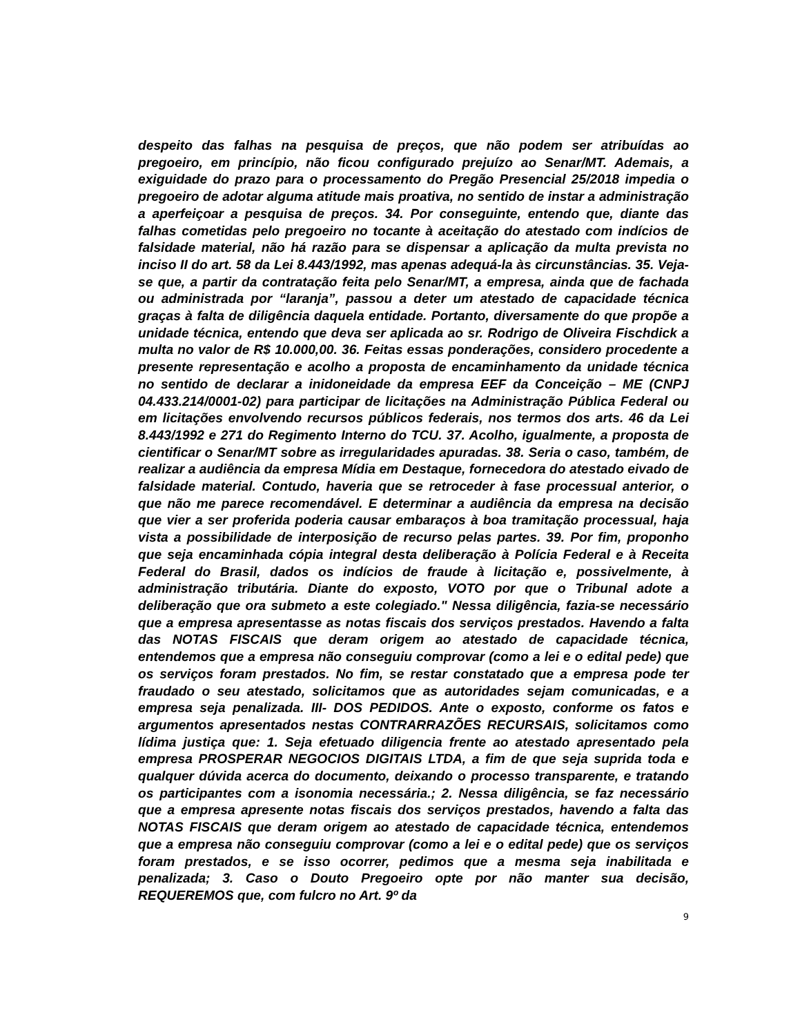despeito das falhas na pesquisa de preços, que não podem ser atribuídas ao pregoeiro, em princípio, não ficou configurado prejuízo ao Senar/MT. Ademais, a exiguidade do prazo para o processamento do Pregão Presencial 25/2018 impedia o pregoeiro de adotar alguma atitude mais proativa, no sentido de instar a administração a aperfeiçoar a pesquisa de preços. 34. Por conseguinte, entendo que, diante das falhas cometidas pelo pregoeiro no tocante à aceitação do atestado com indícios de falsidade material, não há razão para se dispensar a aplicação da multa prevista no inciso II do art. 58 da Lei 8.443/1992, mas apenas adequá-la às circunstâncias. 35. Veja-se que, a partir da contratação feita pelo Senar/MT, a empresa, ainda que de fachada ou administrada por “laranja”, passou a deter um atestado de capacidade técnica graças à falta de diligência daquela entidade. Portanto, diversamente do que propõe a unidade técnica, entendo que deva ser aplicada ao sr. Rodrigo de Oliveira Fischdick a multa no valor de R$ 10.000,00. 36. Feitas essas ponderações, considero procedente a presente representação e acolho a proposta de encaminhamento da unidade técnica no sentido de declarar a inidoneidade da empresa EEF da Conceição – ME (CNPJ 04.433.214/0001-02) para participar de licitações na Administração Pública Federal ou em licitações envolvendo recursos públicos federais, nos termos dos arts. 46 da Lei 8.443/1992 e 271 do Regimento Interno do TCU. 37. Acolho, igualmente, a proposta de cientificar o Senar/MT sobre as irregularidades apuradas. 38. Seria o caso, também, de realizar a audiência da empresa Mídia em Destaque, fornecedora do atestado eivado de falsidade material. Contudo, haveria que se retroceder à fase processual anterior, o que não me parece recomendável. E determinar a audiência da empresa na decisão que vier a ser proferida poderia causar embaraços à boa tramitação processual, haja vista a possibilidade de interposição de recurso pelas partes. 39. Por fim, proponho que seja encaminhada cópia integral desta deliberação à Polícia Federal e à Receita Federal do Brasil, dados os indícios de fraude à licitação e, possivelmente, à administração tributária. Diante do exposto, VOTO por que o Tribunal adote a deliberação que ora submeto a este colegiado." Nessa diligência, fazia-se necessário que a empresa apresentasse as notas fiscais dos serviços prestados. Havendo a falta das NOTAS FISCAIS que deram origem ao atestado de capacidade técnica, entendemos que a empresa não conseguiu comprovar (como a lei e o edital pede) que os serviços foram prestados. No fim, se restar constatado que a empresa pode ter fraudado o seu atestado, solicitamos que as autoridades sejam comunicadas, e a empresa seja penalizada. III- DOS PEDIDOS. Ante o exposto, conforme os fatos e argumentos apresentados nestas CONTRARRAZÕES RECURSAIS, solicitamos como lídima justiça que: 1. Seja efetuado diligencia frente ao atestado apresentado pela empresa PROSPERAR NEGOCIOS DIGITAIS LTDA, a fim de que seja suprida toda e qualquer dúvida acerca do documento, deixando o processo transparente, e tratando os participantes com a isonomia necessária.; 2. Nessa diligência, se faz necessário que a empresa apresente notas fiscais dos serviços prestados, havendo a falta das NOTAS FISCAIS que deram origem ao atestado de capacidade técnica, entendemos que a empresa não conseguiu comprovar (como a lei e o edital pede) que os serviços foram prestados, e se isso ocorrer, pedimos que a mesma seja inabilitada e penalizada; 3. Caso o Douto Pregoeiro opte por não manter sua decisão, REQUEREMOS que, com fulcro no Art. 9º da
9